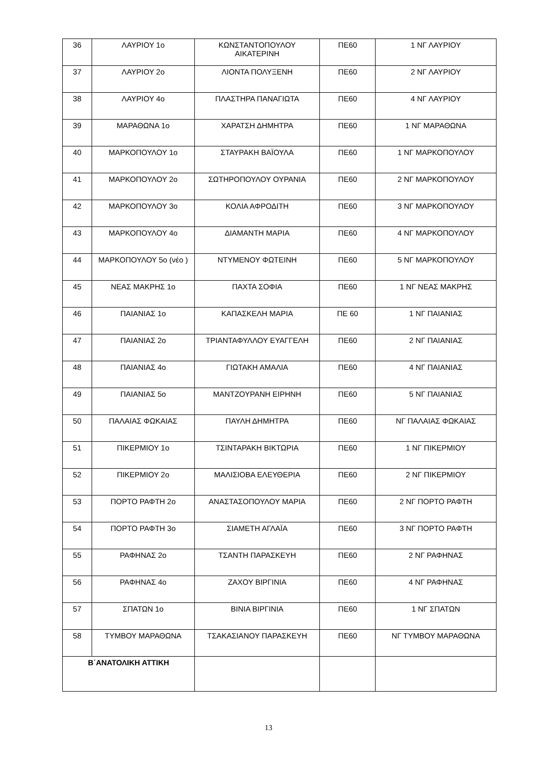| 36 | ΛΑΥΡΙΟΥ 1ο | ΚΩΝΣΤΑΝΤΟΠΟΥΛΟΥ ΑΙΚΑΤΕΡΙΝΗ | ΠΕ60 | 1 ΝΓ ΛΑΥΡΙΟΥ |
| 37 | ΛΑΥΡΙΟΥ 2ο | ΛΙΟΝΤΑ ΠΟΛΥΞΕΝΗ | ΠΕ60 | 2 ΝΓ ΛΑΥΡΙΟΥ |
| 38 | ΛΑΥΡΙΟΥ 4ο | ΠΛΑΣΤΗΡΑ ΠΑΝΑΓΙΩΤΑ | ΠΕ60 | 4 ΝΓ ΛΑΥΡΙΟΥ |
| 39 | ΜΑΡΑΘΩΝΑ 1ο | ΧΑΡΑΤΣΗ ΔΗΜΗΤΡΑ | ΠΕ60 | 1 ΝΓ ΜΑΡΑΘΩΝΑ |
| 40 | ΜΑΡΚΟΠΟΥΛΟΥ 1ο | ΣΤΑΥΡΑΚΗ ΒΑΪΟΥΛΑ | ΠΕ60 | 1 ΝΓ ΜΑΡΚΟΠΟΥΛΟΥ |
| 41 | ΜΑΡΚΟΠΟΥΛΟΥ 2ο | ΣΩΤΗΡΟΠΟΥΛΟΥ ΟΥΡΑΝΙΑ | ΠΕ60 | 2 ΝΓ ΜΑΡΚΟΠΟΥΛΟΥ |
| 42 | ΜΑΡΚΟΠΟΥΛΟΥ 3ο | ΚΟΛΙΑ ΑΦΡΟΔΙΤΗ | ΠΕ60 | 3 ΝΓ ΜΑΡΚΟΠΟΥΛΟΥ |
| 43 | ΜΑΡΚΟΠΟΥΛΟΥ 4ο | ΔΙΑΜΑΝΤΗ ΜΑΡΙΑ | ΠΕ60 | 4 ΝΓ ΜΑΡΚΟΠΟΥΛΟΥ |
| 44 | ΜΑΡΚΟΠΟΥΛΟΥ 5ο (νέο ) | ΝΤΥΜΕΝΟΥ ΦΩΤΕΙΝΗ | ΠΕ60 | 5 ΝΓ ΜΑΡΚΟΠΟΥΛΟΥ |
| 45 | ΝΕΑΣ ΜΑΚΡΗΣ 1ο | ΠΑΧΤΑ ΣΟΦΙΑ | ΠΕ60 | 1 ΝΓ ΝΕΑΣ ΜΑΚΡΗΣ |
| 46 | ΠΑΙΑΝΙΑΣ 1ο | ΚΑΠΑΣΚΕΛΗ ΜΑΡΙΑ | ΠΕ 60 | 1 ΝΓ ΠΑΙΑΝΙΑΣ |
| 47 | ΠΑΙΑΝΙΑΣ 2ο | ΤΡΙΑΝΤΑΦΥΛΛΟΥ ΕΥΑΓΓΕΛΗ | ΠΕ60 | 2 ΝΓ ΠΑΙΑΝΙΑΣ |
| 48 | ΠΑΙΑΝΙΑΣ 4ο | ΓΙΩΤΑΚΗ ΑΜΑΛΙΑ | ΠΕ60 | 4 ΝΓ ΠΑΙΑΝΙΑΣ |
| 49 | ΠΑΙΑΝΙΑΣ 5ο | ΜΑΝΤΖΟΥΡΑΝΗ ΕΙΡΗΝΗ | ΠΕ60 | 5 ΝΓ ΠΑΙΑΝΙΑΣ |
| 50 | ΠΑΛΑΙΑΣ ΦΩΚΑΙΑΣ | ΠΑΥΛΗ ΔΗΜΗΤΡΑ | ΠΕ60 | ΝΓ ΠΑΛΑΙΑΣ ΦΩΚΑΙΑΣ |
| 51 | ΠΙΚΕΡΜΙΟΥ 1ο | ΤΣΙΝΤΑΡΑΚΗ ΒΙΚΤΩΡΙΑ | ΠΕ60 | 1 ΝΓ ΠΙΚΕΡΜΙΟΥ |
| 52 | ΠΙΚΕΡΜΙΟΥ 2ο | ΜΑΛΙΣΙΟΒΑ ΕΛΕΥΘΕΡΙΑ | ΠΕ60 | 2 ΝΓ ΠΙΚΕΡΜΙΟΥ |
| 53 | ΠΟΡΤΟ ΡΑΦΤΗ 2ο | ΑΝΑΣΤΑΣΟΠΟΥΛΟΥ ΜΑΡΙΑ | ΠΕ60 | 2 ΝΓ ΠΟΡΤΟ ΡΑΦΤΗ |
| 54 | ΠΟΡΤΟ ΡΑΦΤΗ 3ο | ΣΙΑΜΕΤΗ ΑΓΛΑΪΑ | ΠΕ60 | 3 ΝΓ ΠΟΡΤΟ ΡΑΦΤΗ |
| 55 | ΡΑΦΗΝΑΣ 2ο | ΤΣΑΝΤΗ ΠΑΡΑΣΚΕΥΗ | ΠΕ60 | 2 ΝΓ ΡΑΦΗΝΑΣ |
| 56 | ΡΑΦΗΝΑΣ 4ο | ΖΑΧΟΥ ΒΙΡΓΙΝΙΑ | ΠΕ60 | 4 ΝΓ ΡΑΦΗΝΑΣ |
| 57 | ΣΠΑΤΩΝ 1ο | ΒΙΝΙΑ ΒΙΡΓΙΝΙΑ | ΠΕ60 | 1 ΝΓ ΣΠΑΤΩΝ |
| 58 | ΤΥΜΒΟΥ ΜΑΡΑΘΩΝΑ | ΤΣΑΚΑΣΙΑΝΟΥ ΠΑΡΑΣΚΕΥΗ | ΠΕ60 | ΝΓ ΤΥΜΒΟΥ ΜΑΡΑΘΩΝΑ |
| Β΄ΑΝΑΤΟΛΙΚΗ ΑΤΤΙΚΗ | | | | |
13